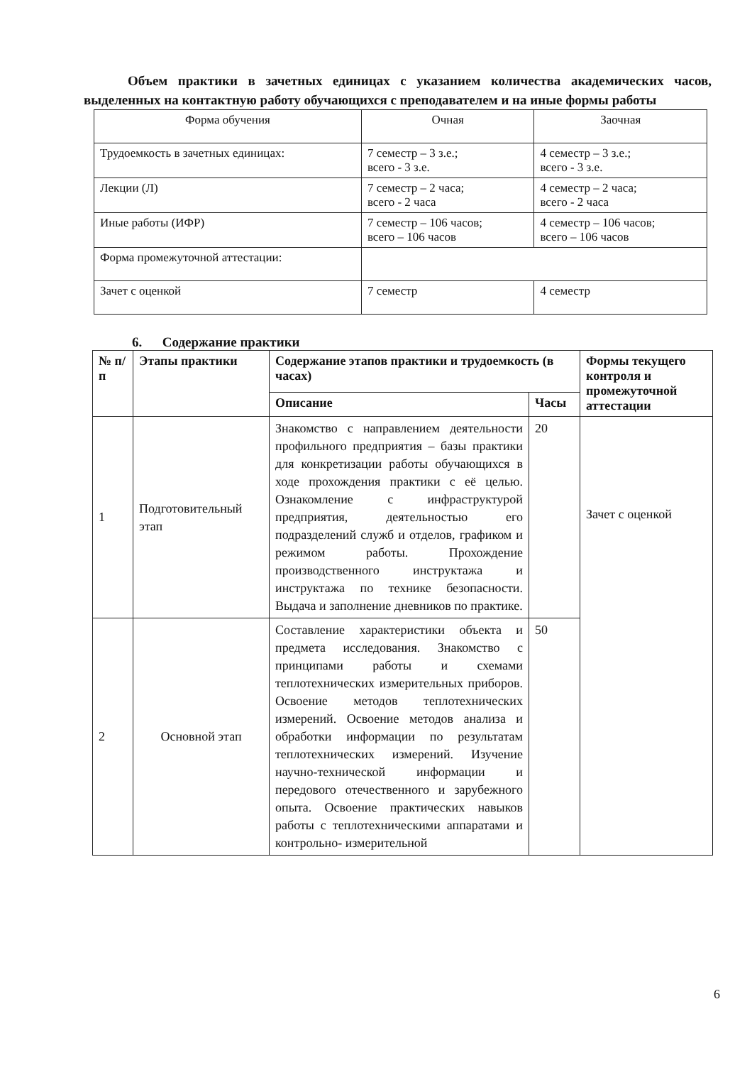Объем практики в зачетных единицах с указанием количества академических часов, выделенных на контактную работу обучающихся с преподавателем и на иные формы работы
| Форма обучения | Очная | Заочная |
| Трудоемкость в зачетных единицах: | 7 семестр – 3 з.е.; всего - 3 з.е. | 4 семестр – 3 з.е.; всего - 3 з.е. |
| Лекции (Л) | 7 семестр – 2 часа; всего - 2 часа | 4 семестр – 2 часа; всего - 2 часа |
| Иные работы (ИФР) | 7 семестр – 106 часов; всего – 106 часов | 4 семестр – 106 часов; всего – 106 часов |
| Форма промежуточной аттестации: | | |
| Зачет с оценкой | 7 семестр | 4 семестр |
6. Содержание практики
| № п/п | Этапы практики | Содержание этапов практики и трудоемкость (в часах) | | Формы текущего контроля и промежуточной аттестации |
| --- | --- | --- | --- | --- |
| | | Описание | Часы | |
| 1 | Подготовительный этап | Знакомство с направлением деятельности профильного предприятия – базы практики для конкретизации работы обучающихся в ходе прохождения практики с её целью. Ознакомление с инфраструктурой предприятия, деятельностью его подразделений служб и отделов, графиком и режимом работы. Прохождение производственного инструктажа и инструктажа по технике безопасности. Выдача и заполнение дневников по практике. | 20 | Зачет с оценкой |
| 2 | Основной этап | Составление характеристики объекта и предмета исследования. Знакомство с принципами работы и схемами теплотехнических измерительных приборов. Освоение методов теплотехнических измерений. Освоение методов анализа и обработки информации по результатам теплотехнических измерений. Изучение научно-технической информации и передового отечественного и зарубежного опыта. Освоение практических навыков работы с теплотехническими аппаратами и контрольно- измерительной | 50 | |
6